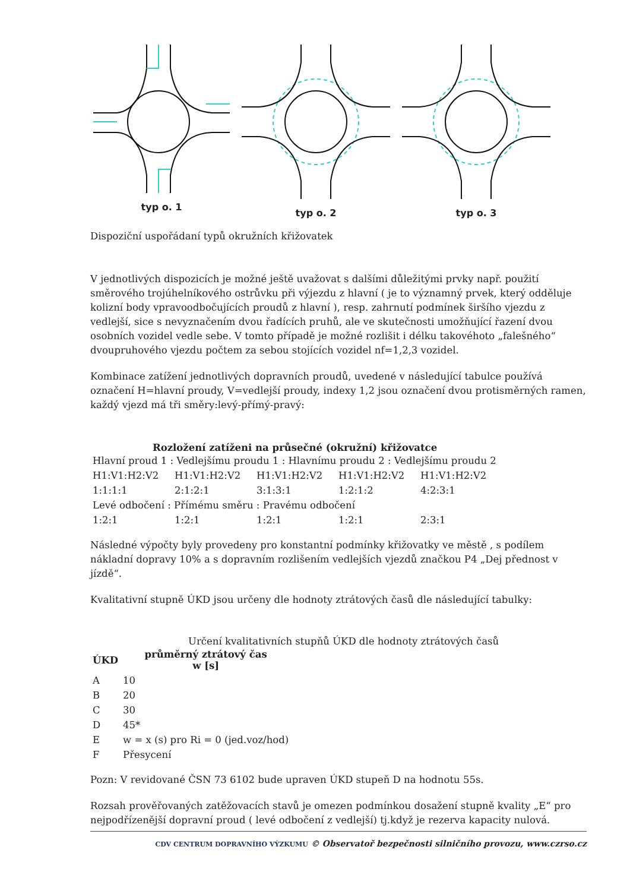typ o. 1 typ o. 2 typ o. 3
Dispoziční uspořádaní typů okružních křižovatek
V jednotlivých dispozicích je možné ještě uvažovat s dalšími důležitými prvky např. použití směrového trojúhelníkového ostrůvku při výjezdu z hlavní ( je to významný prvek, který odděluje kolizní body vpravoodbočujících proudů z hlavní ), resp. zahrnutí podmínek širšího vjezdu z vedlejší, sice s nevyznačením dvou řadících pruhů, ale ve skutečnosti umožňující řazení dvou osobních vozidel vedle sebe. V tomto případě je možné rozlišit i délku takovéhoto „falešného“ dvoupruhového vjezdu počtem za sebou stojících vozidel nf=1,2,3 vozidel.
Kombinace zatížení jednotlivých dopravních proudů, uvedené v následující tabulce používá označení H=hlavní proudy, V=vedlejší proudy, indexy 1,2 jsou označení dvou protisměrných ramen, každý vjezd má tři směry:levý-přímý-pravý:
Rozložení zatíženi na průsečné (okružní) křižovatce
| Hlavní proud 1 : Vedlejšímu proudu 1 : Hlavnímu proudu 2 : Vedlejšímu proudu 2 | | | | |
| H1:V1:H2:V2 | H1:V1:H2:V2 | H1:V1:H2:V2 | H1:V1:H2:V2 | H1:V1:H2:V2 |
| 1:1:1:1 | 2:1:2:1 | 3:1:3:1 | 1:2:1:2 | 4:2:3:1 |
| Levé odbočení : Přímému směru : Pravému odbočení | | | | |
| 1:2:1 | 1:2:1 | 1:2:1 | 1:2:1 | 2:3:1 |
Následné výpočty byly provedeny pro konstantní podmínky křižovatky ve městě , s podílem nákladní dopravy 10% a s dopravním rozlišením vedlejších vjezdů značkou P4 „Dej přednost v jízdě“.
Kvalitativní stupně ÚKD jsou určeny dle hodnoty ztrátových časů dle následující tabulky:
Určení kvalitativních stupňů ÚKD dle hodnoty ztrátových časů
| ÚKD | průměrný ztrátový čas w [s] |
| --- | --- |
| A | 10 |
| B | 20 |
| C | 30 |
| D | 45* |
| E | w = x (s) pro Ri = 0 (jed.voz/hod) |
| F | Přesycení |
Pozn: V revidované ČSN 73 6102 bude upraven ÚKD stupeň D na hodnotu 55s.
Rozsah prověřovaných zatěžovacích stavů je omezen podmínkou dosažení stupně kvality „E“ pro nejpodřízenější dopravní proud ( levé odbočení z vedlejší) tj.když je rezerva kapacity nulová.
CDV CENTRUM DOPRAVNÍHO VÝZKUMU © Observatoř bezpečnosti silničního provozu, www.czrso.cz